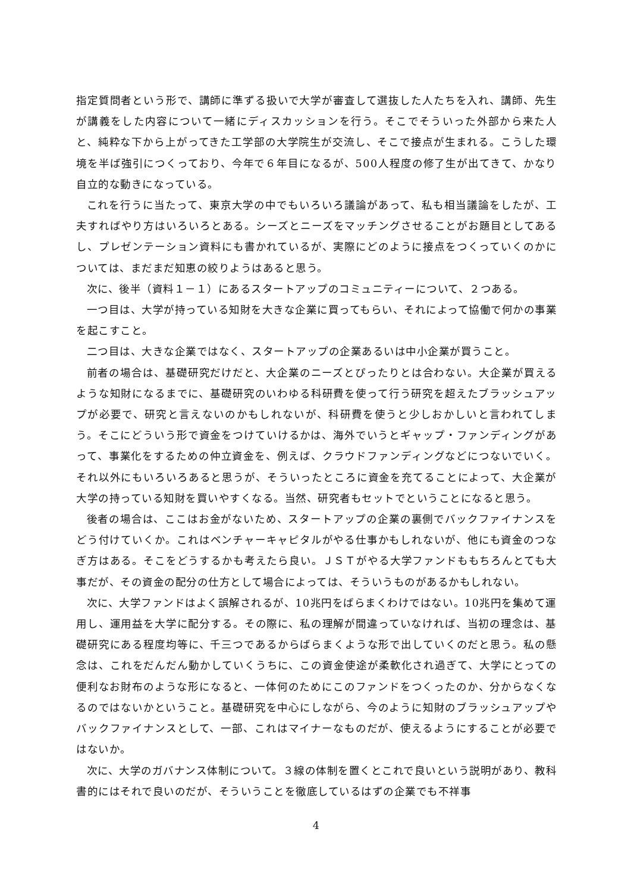指定質問者という形で、講師に準ずる扱いで大学が審査して選抜した人たちを入れ、講師、先生が講義をした内容について一緒にディスカッションを行う。そこでそういった外部から来た人と、純粋な下から上がってきた工学部の大学院生が交流し、そこで接点が生まれる。こうした環境を半ば強引につくっており、今年で６年目になるが、500人程度の修了生が出てきて、かなり自立的な動きになっている。
これを行うに当たって、東京大学の中でもいろいろ議論があって、私も相当議論をしたが、工夫すればやり方はいろいろとある。シーズとニーズをマッチングさせることがお題目としてあるし、プレゼンテーション資料にも書かれているが、実際にどのように接点をつくっていくのかについては、まだまだ知恵の絞りようはあると思う。
次に、後半（資料１－１）にあるスタートアップのコミュニティーについて、２つある。
一つ目は、大学が持っている知財を大きな企業に買ってもらい、それによって協働で何かの事業を起こすこと。
二つ目は、大きな企業ではなく、スタートアップの企業あるいは中小企業が買うこと。
前者の場合は、基礎研究だけだと、大企業のニーズとぴったりとは合わない。大企業が買えるような知財になるまでに、基礎研究のいわゆる科研費を使って行う研究を超えたブラッシュアップが必要で、研究と言えないのかもしれないが、科研費を使うと少しおかしいと言われてしまう。そこにどういう形で資金をつけていけるかは、海外でいうとギャップ・ファンディングがあって、事業化をするための仲立資金を、例えば、クラウドファンディングなどにつないでいく。それ以外にもいろいろあると思うが、そういったところに資金を充てることによって、大企業が大学の持っている知財を買いやすくなる。当然、研究者もセットでということになると思う。
後者の場合は、ここはお金がないため、スタートアップの企業の裏側でバックファイナンスをどう付けていくか。これはベンチャーキャピタルがやる仕事かもしれないが、他にも資金のつなぎ方はある。そこをどうするかも考えたら良い。ＪＳＴがやる大学ファンドももちろんとても大事だが、その資金の配分の仕方として場合によっては、そういうものがあるかもしれない。
次に、大学ファンドはよく誤解されるが、10兆円をばらまくわけではない。10兆円を集めて運用し、運用益を大学に配分する。その際に、私の理解が間違っていなければ、当初の理念は、基礎研究にある程度均等に、千三つであるからばらまくような形で出していくのだと思う。私の懸念は、これをだんだん動かしていくうちに、この資金使途が柔軟化され過ぎて、大学にとっての便利なお財布のような形になると、一体何のためにこのファンドをつくったのか、分からなくなるのではないかということ。基礎研究を中心にしながら、今のように知財のブラッシュアップやバックファイナンスとして、一部、これはマイナーなものだが、使えるようにすることが必要ではないか。
次に、大学のガバナンス体制について。３線の体制を置くとこれで良いという説明があり、教科書的にはそれで良いのだが、そういうことを徹底しているはずの企業でも不祥事
4